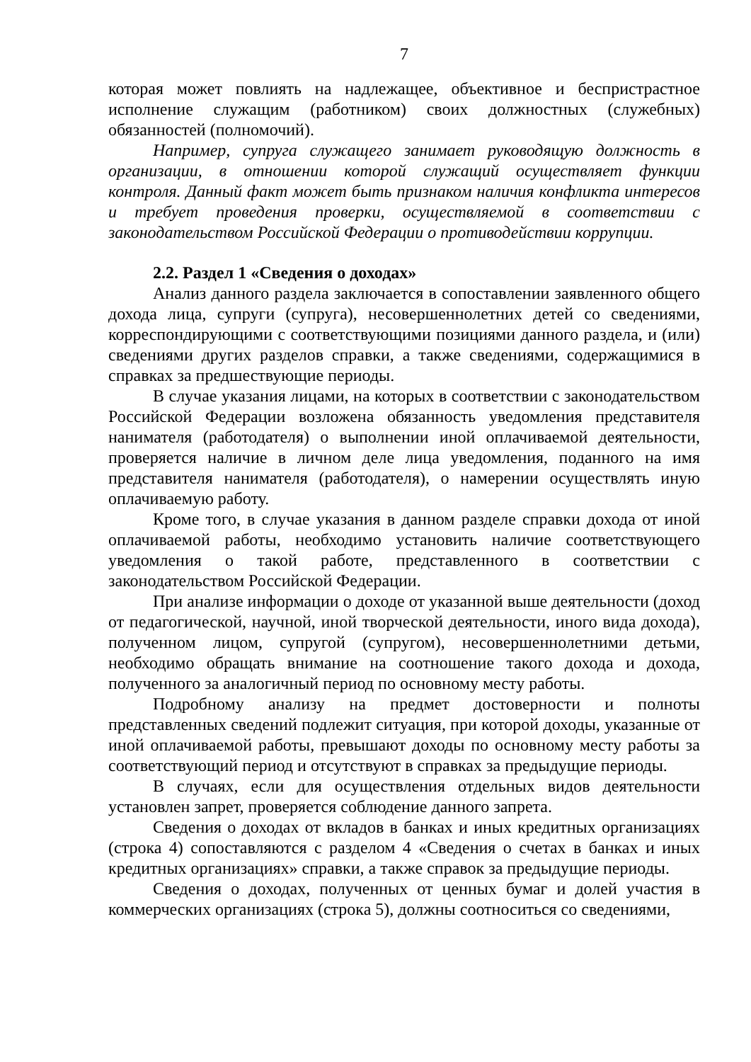7
которая может повлиять на надлежащее, объективное и беспристрастное исполнение служащим (работником) своих должностных (служебных) обязанностей (полномочий).
Например, супруга служащего занимает руководящую должность в организации, в отношении которой служащий осуществляет функции контроля. Данный факт может быть признаком наличия конфликта интересов и требует проведения проверки, осуществляемой в соответствии с законодательством Российской Федерации о противодействии коррупции.
2.2. Раздел 1 «Сведения о доходах»
Анализ данного раздела заключается в сопоставлении заявленного общего дохода лица, супруги (супруга), несовершеннолетних детей со сведениями, корреспондирующими с соответствующими позициями данного раздела, и (или) сведениями других разделов справки, а также сведениями, содержащимися в справках за предшествующие периоды.
В случае указания лицами, на которых в соответствии с законодательством Российской Федерации возложена обязанность уведомления представителя нанимателя (работодателя) о выполнении иной оплачиваемой деятельности, проверяется наличие в личном деле лица уведомления, поданного на имя представителя нанимателя (работодателя), о намерении осуществлять иную оплачиваемую работу.
Кроме того, в случае указания в данном разделе справки дохода от иной оплачиваемой работы, необходимо установить наличие соответствующего уведомления о такой работе, представленного в соответствии с законодательством Российской Федерации.
При анализе информации о доходе от указанной выше деятельности (доход от педагогической, научной, иной творческой деятельности, иного вида дохода), полученном лицом, супругой (супругом), несовершеннолетними детьми, необходимо обращать внимание на соотношение такого дохода и дохода, полученного за аналогичный период по основному месту работы.
Подробному анализу на предмет достоверности и полноты представленных сведений подлежит ситуация, при которой доходы, указанные от иной оплачиваемой работы, превышают доходы по основному месту работы за соответствующий период и отсутствуют в справках за предыдущие периоды.
В случаях, если для осуществления отдельных видов деятельности установлен запрет, проверяется соблюдение данного запрета.
Сведения о доходах от вкладов в банках и иных кредитных организациях (строка 4) сопоставляются с разделом 4 «Сведения о счетах в банках и иных кредитных организациях» справки, а также справок за предыдущие периоды.
Сведения о доходах, полученных от ценных бумаг и долей участия в коммерческих организациях (строка 5), должны соотноситься со сведениями,